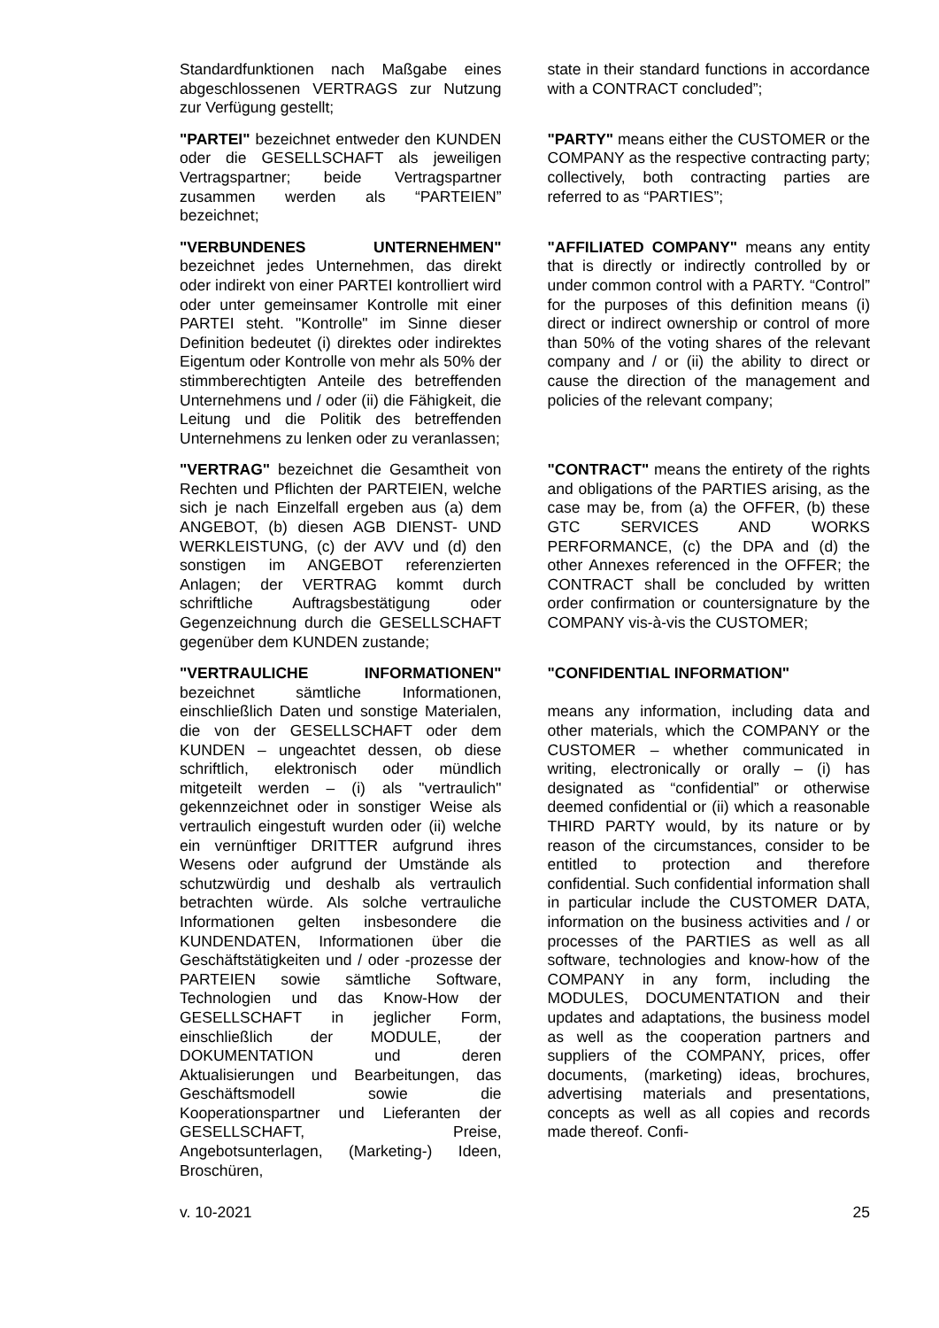| Standardfunktionen nach Maßgabe eines abgeschlossenen VERTRAGS zur Nutzung zur Verfügung gestellt; | state in their standard functions in accordance with a CONTRACT concluded”; |
| "PARTEI" bezeichnet entweder den KUNDEN oder die GESELLSCHAFT als jeweiligen Vertragspartner; beide Vertragspartner zusammen werden als “PARTEIEN” bezeichnet; | "PARTY" means either the CUSTOMER or the COMPANY as the respective contracting party; collectively, both contracting parties are referred to as “PARTIES”; |
| "VERBUNDENES UNTERNEHMEN" bezeichnet jedes Unternehmen, das direkt oder indirekt von einer PARTEI kontrolliert wird oder unter gemeinsamer Kontrolle mit einer PARTEI steht. "Kontrolle" im Sinne dieser Definition bedeutet (i) direktes oder indirektes Eigentum oder Kontrolle von mehr als 50% der stimmberechtigten Anteile des betreffenden Unternehmens und / oder (ii) die Fähigkeit, die Leitung und die Politik des betreffenden Unternehmens zu lenken oder zu veranlassen; | "AFFILIATED COMPANY" means any entity that is directly or indirectly controlled by or under common control with a PARTY. “Control” for the purposes of this definition means (i) direct or indirect ownership or control of more than 50% of the voting shares of the relevant company and / or (ii) the ability to direct or cause the direction of the management and policies of the relevant company; |
| "VERTRAG" bezeichnet die Gesamtheit von Rechten und Pflichten der PARTEIEN, welche sich je nach Einzelfall ergeben aus (a) dem ANGEBOT, (b) diesen AGB DIENST- UND WERKLEISTUNG, (c) der AVV und (d) den sonstigen im ANGEBOT referenzierten Anlagen; der VERTRAG kommt durch schriftliche Auftragsbestätigung oder Gegenzeichnung durch die GESELLSCHAFT gegenüber dem KUNDEN zustande; | "CONTRACT" means the entirety of the rights and obligations of the PARTIES arising, as the case may be, from (a) the OFFER, (b) these GTC SERVICES AND WORKS PERFORMANCE, (c) the DPA and (d) the other Annexes referenced in the OFFER; the CONTRACT shall be concluded by written order confirmation or countersignature by the COMPANY vis-à-vis the CUSTOMER; |
| "VERTRAULICHE INFORMATIONEN" bezeichnet sämtliche Informationen, einschließlich Daten und sonstige Materialen, die von der GESELLSCHAFT oder dem KUNDEN – ungeachtet dessen, ob diese schriftlich, elektronisch oder mündlich mitgeteilt werden – (i) als "vertraulich" gekennzeichnet oder in sonstiger Weise als vertraulich eingestuft wurden oder (ii) welche ein vernünftiger DRITTER aufgrund ihres Wesens oder aufgrund der Umstände als schutzwürdig und deshalb als vertraulich betrachten würde. Als solche vertrauliche Informationen gelten insbesondere die KUNDENDATEN, Informationen über die Geschäftstätigkeiten und / oder -prozesse der PARTEIEN sowie sämtliche Software, Technologien und das Know-How der GESELLSCHAFT in jeglicher Form, einschließlich der MODULE, der DOKUMENTATION und deren Aktualisierungen und Bearbeitungen, das Geschäftsmodell sowie die Kooperationspartner und Lieferanten der GESELLSCHAFT, Preise, Angebotsunterlagen, (Marketing-) Ideen, Broschüren, | "CONFIDENTIAL INFORMATION" means any information, including data and other materials, which the COMPANY or the CUSTOMER – whether communicated in writing, electronically or orally – (i) has designated as “confidential” or otherwise deemed confidential or (ii) which a reasonable THIRD PARTY would, by its nature or by reason of the circumstances, consider to be entitled to protection and therefore confidential. Such confidential information shall in particular include the CUSTOMER DATA, information on the business activities and / or processes of the PARTIES as well as all software, technologies and know-how of the COMPANY in any form, including the MODULES, DOCUMENTATION and their updates and adaptations, the business model as well as the cooperation partners and suppliers of the COMPANY, prices, offer documents, (marketing) ideas, brochures, advertising materials and presentations, concepts as well as all copies and records made thereof. Confi- |
v. 10-2021 25